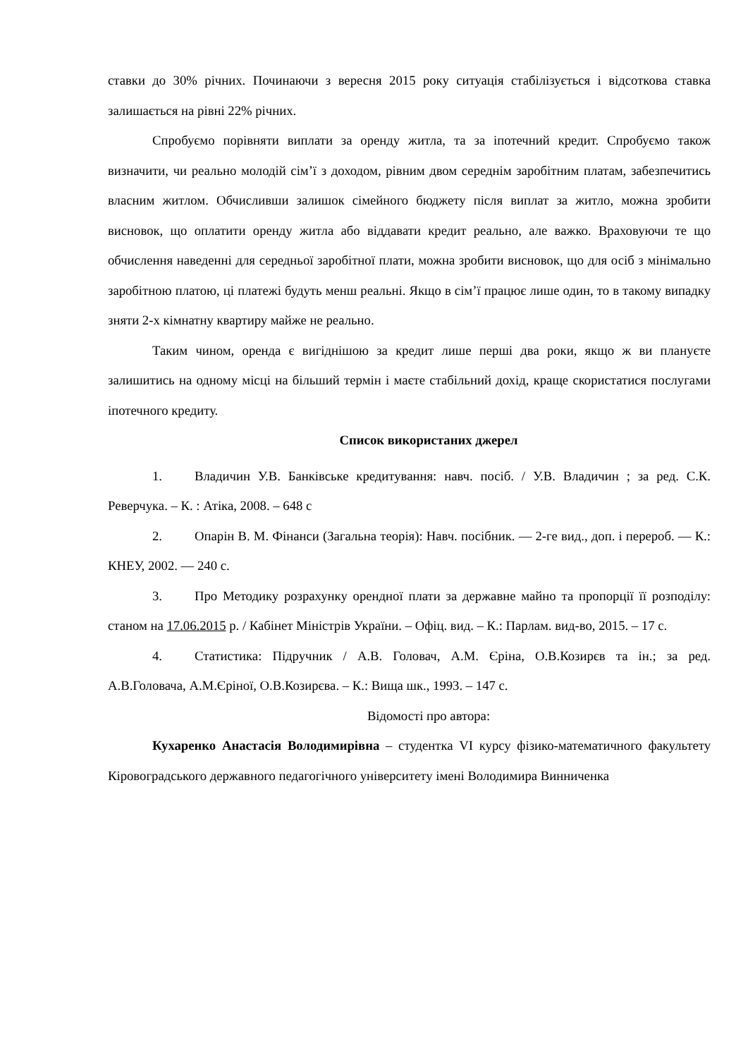ставки до 30% річних. Починаючи з вересня 2015 року ситуація стабілізується і відсоткова ставка залишається на рівні 22% річних.
Спробуємо порівняти виплати за оренду житла, та за іпотечний кредит. Спробуємо також визначити, чи реально молодій сім’ї з доходом, рівним двом середнім заробітним платам, забезпечитись власним житлом. Обчисливши залишок сімейного бюджету після виплат за житло, можна зробити висновок, що оплатити оренду житла або віддавати кредит реально, але важко. Враховуючи те що обчислення наведенні для середньої заробітної плати, можна зробити висновок, що для осіб з мінімально заробітною платою, ці платежі будуть менш реальні. Якщо в сім’ї працює лише один, то в такому випадку зняти 2-х кімнатну квартиру майже не реально.
Таким чином, оренда є вигіднішою за кредит лише перші два роки, якщо ж ви плануєте залишитись на одному місці на більший термін і маєте стабільний дохід, краще скористатися послугами іпотечного кредиту.
Список використаних джерел
1. Владичин У.В. Банківське кредитування: навч. посіб. / У.В. Владичин ; за ред. С.К. Реверчука. – К. : Атіка, 2008. – 648 с
2. Опарін В. М. Фінанси (Загальна теорія): Навч. посібник. — 2-ге вид., доп. і перероб. — К.: КНЕУ, 2002. — 240 с.
3. Про Методику розрахунку орендної плати за державне майно та пропорції її розподілу: станом на 17.06.2015 р. / Кабінет Міністрів України. – Офіц. вид. – К.: Парлам. вид-во, 2015. – 17 с.
4. Статистика: Підручник / А.В. Головач, А.М. Єріна, О.В.Козирєв та ін.; за ред. А.В.Головача, А.М.Єріної, О.В.Козирєва. – К.: Вища шк., 1993. – 147 с.
Відомості про автора:
Кухаренко Анастасія Володимирівна – студентка VI курсу фізико-математичного факультету Кіровоградського державного педагогічного університету імені Володимира Винниченка